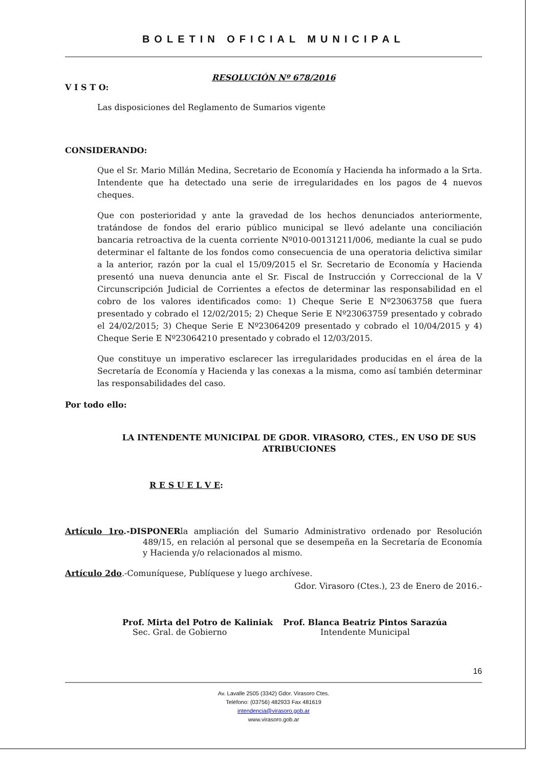BOLETIN OFICIAL MUNICIPAL
RESOLUCIÓN Nº 678/2016
V I S T O:
Las disposiciones del Reglamento de Sumarios vigente
CONSIDERANDO:
Que el Sr. Mario Millán Medina, Secretario de Economía y Hacienda ha informado a la Srta. Intendente que ha detectado una serie de irregularidades en los pagos de 4 nuevos cheques.
Que con posterioridad y ante la gravedad de los hechos denunciados anteriormente, tratándose de fondos del erario público municipal se llevó adelante una conciliación bancaria retroactiva de la cuenta corriente Nº010-00131211/006, mediante la cual se pudo determinar el faltante de los fondos como consecuencia de una operatoria delictiva similar a la anterior, razón por la cual el 15/09/2015 el Sr. Secretario de Economía y Hacienda presentó una nueva denuncia ante el Sr. Fiscal de Instrucción y Correccional de la V Circunscripción Judicial de Corrientes a efectos de determinar las responsabilidad en el cobro de los valores identificados como: 1) Cheque Serie E Nº23063758 que fuera presentado y cobrado el 12/02/2015; 2) Cheque Serie E Nº23063759 presentado y cobrado el 24/02/2015; 3) Cheque Serie E Nº23064209 presentado y cobrado el 10/04/2015 y 4) Cheque Serie E Nº23064210 presentado y cobrado el 12/03/2015.
Que constituye un imperativo esclarecer las irregularidades producidas en el área de la Secretaría de Economía y Hacienda y las conexas a la misma, como así también determinar las responsabilidades del caso.
Por todo ello:
LA INTENDENTE MUNICIPAL DE GDOR. VIRASORO, CTES., EN USO DE SUS ATRIBUCIONES
R E S U E L V E:
Artículo 1ro.-DISPONERla ampliación del Sumario Administrativo ordenado por Resolución 489/15, en relación al personal que se desempeña en la Secretaría de Economía y Hacienda y/o relacionados al mismo.
Artículo 2do.-Comuníquese, Publíquese y luego archívese.
Gdor. Virasoro (Ctes.), 23 de Enero de 2016.-
Prof. Mirta del Potro de Kaliniak
Sec. Gral. de Gobierno
Prof. Blanca Beatriz Pintos Sarazúa
Intendente Municipal
16
Av. Lavalle 2505 (3342) Gdor. Virasoro Ctes.
Teléfono: (03756) 482933 Fax 481619
intendencia@virasoro.gob.ar
www.virasoro.gob.ar